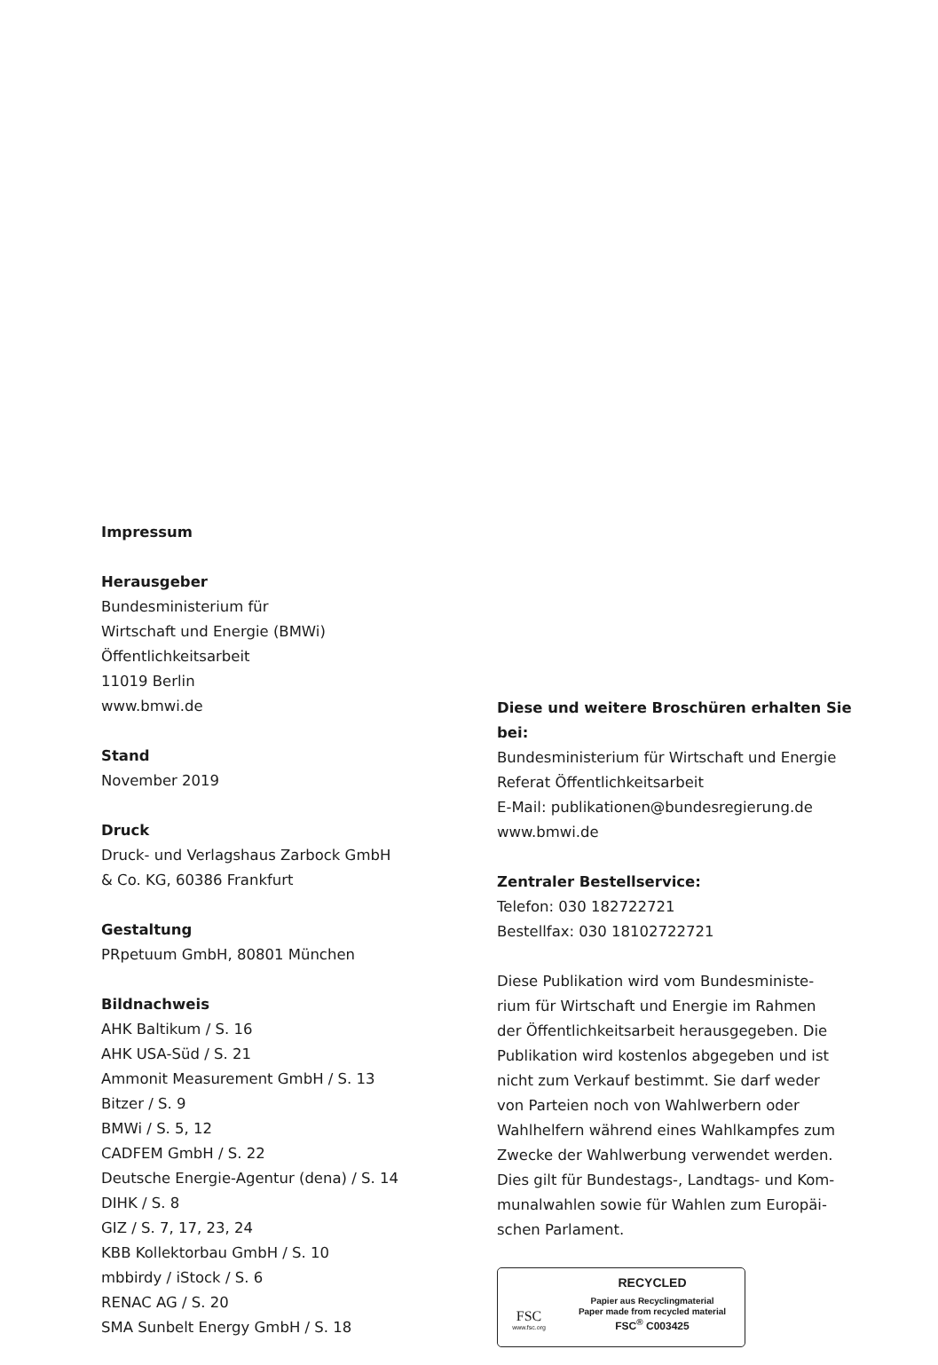Impressum
Herausgeber
Bundesministerium für
Wirtschaft und Energie (BMWi)
Öffentlichkeitsarbeit
11019 Berlin
www.bmwi.de
Stand
November 2019
Druck
Druck- und Verlagshaus Zarbock GmbH
& Co. KG, 60386 Frankfurt
Gestaltung
PRpetuum GmbH, 80801 München
Bildnachweis
AHK Baltikum / S. 16
AHK USA-Süd / S. 21
Ammonit Measurement GmbH / S. 13
Bitzer / S. 9
BMWi / S. 5, 12
CADFEM GmbH / S. 22
Deutsche Energie-Agentur (dena) / S. 14
DIHK / S. 8
GIZ / S. 7, 17, 23, 24
KBB Kollektorbau GmbH / S. 10
mbbirdy / iStock / S. 6
RENAC AG / S. 20
SMA Sunbelt Energy GmbH / S. 18
Diese und weitere Broschüren erhalten Sie bei:
Bundesministerium für Wirtschaft und Energie
Referat Öffentlichkeitsarbeit
E-Mail: publikationen@bundesregierung.de
www.bmwi.de
Zentraler Bestellservice:
Telefon: 030 182722721
Bestellfax: 030 18102722721
Diese Publikation wird vom Bundesministe-
rium für Wirtschaft und Energie im Rahmen
der Öffentlichkeitsarbeit herausgegeben. Die
Publikation wird kostenlos abgegeben und ist
nicht zum Verkauf bestimmt. Sie darf weder
von Parteien noch von Wahlwerbern oder
Wahlhelfern während eines Wahlkampfes zum
Zwecke der Wahlwerbung verwendet werden.
Dies gilt für Bundestags-, Landtags- und Kom-
munalwahlen sowie für Wahlen zum Europäi-
schen Parlament.
FSC
www.fsc.org
RECYCLED
Papier aus Recyclingmaterial
Paper made from recycled material
FSC<sup>®</sup> C003425